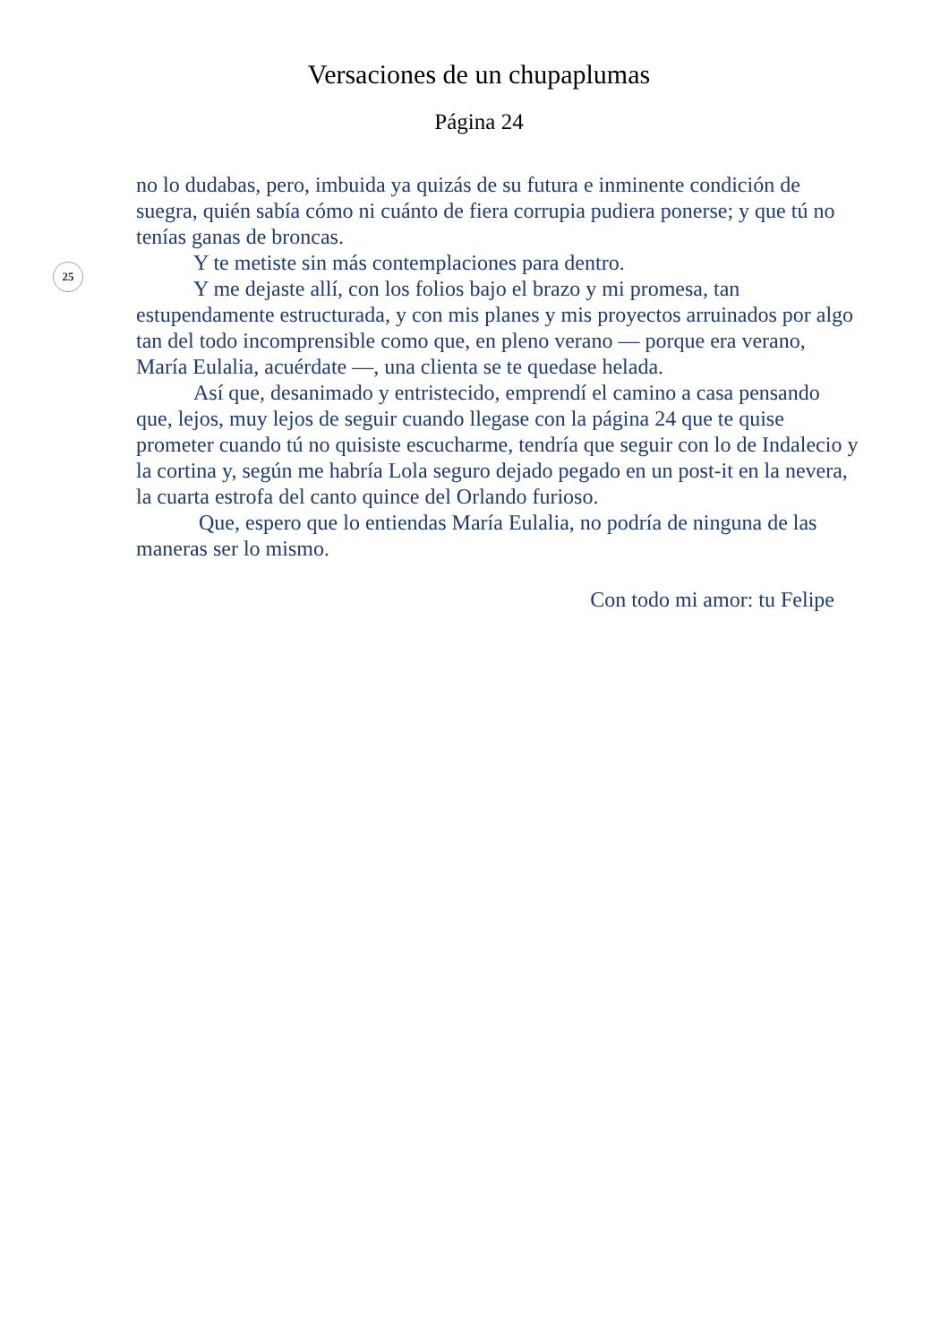Versaciones de un chupaplumas
Página 24
25
no lo dudabas, pero, imbuida ya quizás de su futura e inminente condición de suegra, quién sabía cómo ni cuánto de fiera corrupia pudiera ponerse; y que tú no tenías ganas de broncas.
Y te metiste sin más contemplaciones para dentro.
Y me dejaste allí, con los folios bajo el brazo y mi promesa, tan estupendamente estructurada, y con mis planes y mis proyectos arruinados por algo tan del todo incomprensible como que, en pleno verano — porque era verano, María Eulalia, acuérdate —, una clienta se te quedase helada.
Así que, desanimado y entristecido, emprendí el camino a casa pensando que, lejos, muy lejos de seguir cuando llegase con la página 24 que te quise prometer cuando tú no quisiste escucharme, tendría que seguir con lo de Indalecio y la cortina y, según me habría Lola seguro dejado pegado en un post-it en la nevera, la cuarta estrofa del canto quince del Orlando furioso.
Que, espero que lo entiendas María Eulalia, no podría de ninguna de las maneras ser lo mismo.
Con todo mi amor: tu Felipe